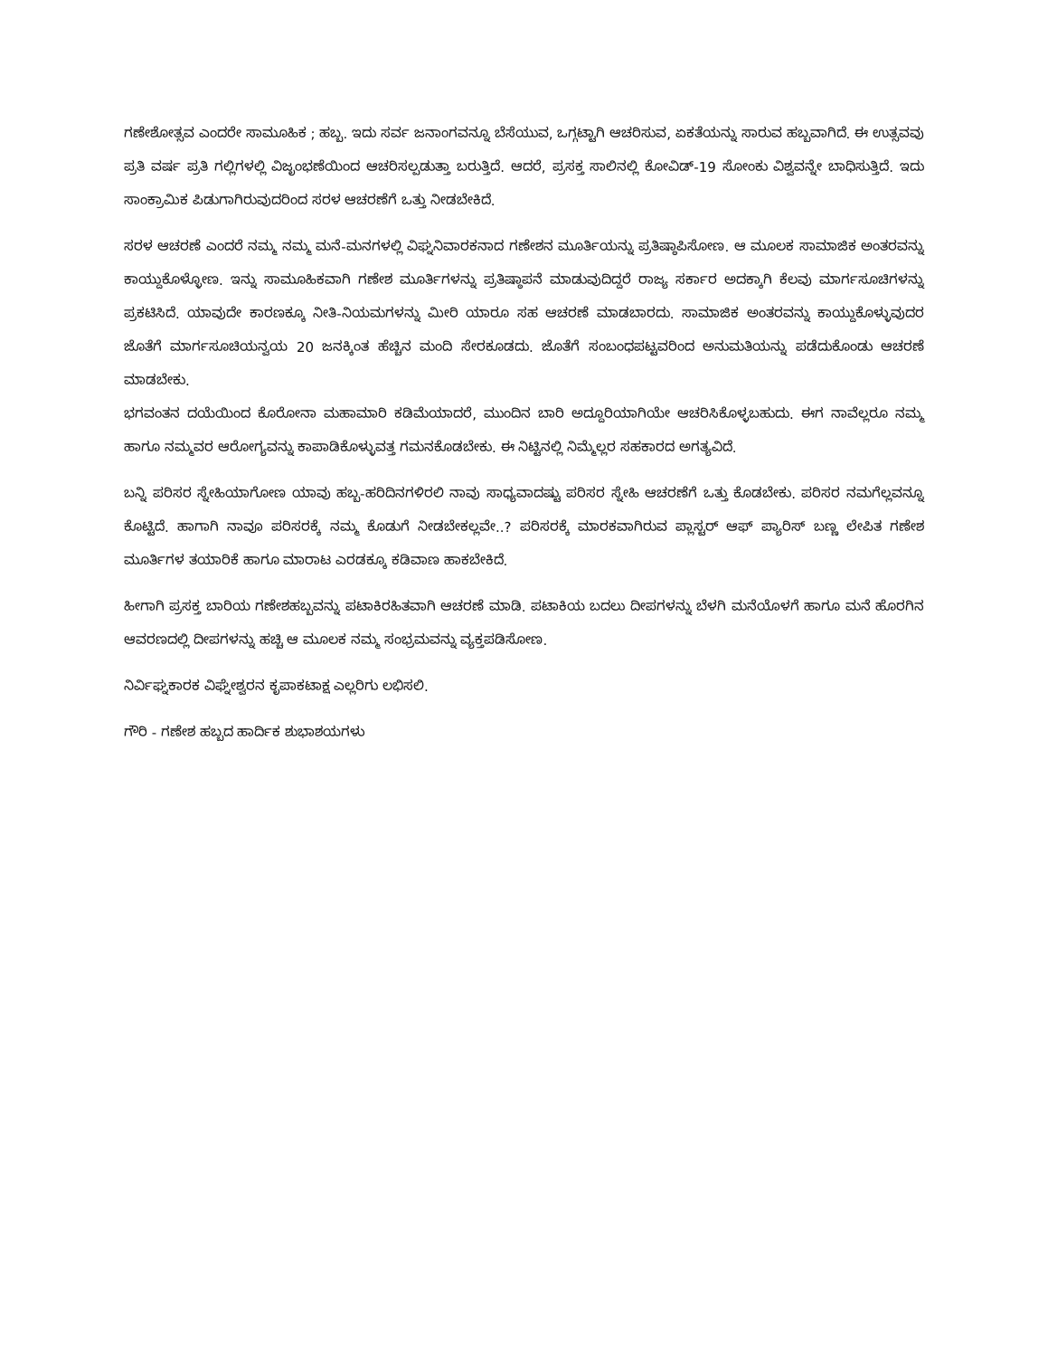ಗಣೇಶೋತ್ಸವ ಎಂದರೇ ಸಾಮೂಹಿಕ ; ಹಬ್ಬ. ಇದು ಸರ್ವ ಜನಾಂಗವನ್ನೂ ಬೆಸೆಯುವ, ಒಗ್ಗಟ್ಟಾಗಿ ಆಚರಿಸುವ, ಏಕತೆಯನ್ನು ಸಾರುವ ಹಬ್ಬವಾಗಿದೆ. ಈ ಉತ್ಸವವು ಪ್ರತಿ ವರ್ಷ ಪ್ರತಿ ಗಲ್ಲಿಗಳಲ್ಲಿ ವಿಜೃಂಭಣೆಯಿಂದ ಆಚರಿಸಲ್ಪಡುತ್ತಾ ಬರುತ್ತಿದೆ. ಆದರೆ, ಪ್ರಸಕ್ತ ಸಾಲಿನಲ್ಲಿ ಕೋವಿಡ್-19 ಸೋಂಕು ವಿಶ್ವವನ್ನೇ ಬಾಧಿಸುತ್ತಿದೆ. ಇದು ಸಾಂಕ್ರಾಮಿಕ ಪಿಡುಗಾಗಿರುವುದರಿಂದ ಸರಳ ಆಚರಣೆಗೆ ಒತ್ತು ನೀಡಬೇಕಿದೆ.
ಸರಳ ಆಚರಣೆ ಎಂದರೆ ನಮ್ಮ ನಮ್ಮ ಮನೆ-ಮನಗಳಲ್ಲಿ ವಿಘ್ನನಿವಾರಕನಾದ ಗಣೇಶನ ಮೂರ್ತಿಯನ್ನು ಪ್ರತಿಷ್ಠಾಪಿಸೋಣ. ಆ ಮೂಲಕ ಸಾಮಾಜಿಕ ಅಂತರವನ್ನು ಕಾಯ್ದುಕೊಳ್ಳೋಣ. ಇನ್ನು ಸಾಮೂಹಿಕವಾಗಿ ಗಣೇಶ ಮೂರ್ತಿಗಳನ್ನು ಪ್ರತಿಷ್ಠಾಪನೆ ಮಾಡುವುದಿದ್ದರೆ ರಾಜ್ಯ ಸರ್ಕಾರ ಅದಕ್ಕಾಗಿ ಕೆಲವು ಮಾರ್ಗಸೂಚಿಗಳನ್ನು ಪ್ರಕಟಿಸಿದೆ. ಯಾವುದೇ ಕಾರಣಕ್ಕೂ ನೀತಿ-ನಿಯಮಗಳನ್ನು ಮೀರಿ ಯಾರೂ ಸಹ ಆಚರಣೆ ಮಾಡಬಾರದು. ಸಾಮಾಜಿಕ ಅಂತರವನ್ನು ಕಾಯ್ದುಕೊಳ್ಳುವುದರ ಜೊತೆಗೆ ಮಾರ್ಗಸೂಚಿಯನ್ವಯ 20 ಜನಕ್ಕಿಂತ ಹೆಚ್ಚಿನ ಮಂದಿ ಸೇರಕೂಡದು. ಜೊತೆಗೆ ಸಂಬಂಧಪಟ್ಟವರಿಂದ ಅನುಮತಿಯನ್ನು ಪಡೆದುಕೊಂಡು ಆಚರಣೆ ಮಾಡಬೇಕು.
ಭಗವಂತನ ದಯೆಯಿಂದ ಕೊರೋನಾ ಮಹಾಮಾರಿ ಕಡಿಮೆಯಾದರೆ, ಮುಂದಿನ ಬಾರಿ ಅದ್ದೂರಿಯಾಗಿಯೇ ಆಚರಿಸಿಕೊಳ್ಳಬಹುದು. ಈಗ ನಾವೆಲ್ಲರೂ ನಮ್ಮ ಹಾಗೂ ನಮ್ಮವರ ಆರೋಗ್ಯವನ್ನು ಕಾಪಾಡಿಕೊಳ್ಳುವತ್ತ ಗಮನಕೊಡಬೇಕು. ಈ ನಿಟ್ಟಿನಲ್ಲಿ ನಿಮ್ಮೆಲ್ಲರ ಸಹಕಾರದ ಅಗತ್ಯವಿದೆ.
ಬನ್ನಿ ಪರಿಸರ ಸ್ನೇಹಿಯಾಗೋಣ ಯಾವು ಹಬ್ಬ-ಹರಿದಿನಗಳಿರಲಿ ನಾವು ಸಾಧ್ಯವಾದಷ್ಟು ಪರಿಸರ ಸ್ನೇಹಿ ಆಚರಣೆಗೆ ಒತ್ತು ಕೊಡಬೇಕು. ಪರಿಸರ ನಮಗೆಲ್ಲವನ್ನೂ ಕೊಟ್ಟಿದೆ. ಹಾಗಾಗಿ ನಾವೂ ಪರಿಸರಕ್ಕೆ ನಮ್ಮ ಕೊಡುಗೆ ನೀಡಬೇಕಲ್ಲವೇ..? ಪರಿಸರಕ್ಕೆ ಮಾರಕವಾಗಿರುವ ಪ್ಲಾಸ್ಟರ್ ಆಫ್ ಪ್ಯಾರಿಸ್ ಬಣ್ಣ ಲೇಪಿತ ಗಣೇಶ ಮೂರ್ತಿಗಳ ತಯಾರಿಕೆ ಹಾಗೂ ಮಾರಾಟ ಎರಡಕ್ಕೂ ಕಡಿವಾಣ ಹಾಕಬೇಕಿದೆ.
ಹೀಗಾಗಿ ಪ್ರಸಕ್ತ ಬಾರಿಯ ಗಣೇಶಹಬ್ಬವನ್ನು ಪಟಾಕಿರಹಿತವಾಗಿ ಆಚರಣೆ ಮಾಡಿ. ಪಟಾಕಿಯ ಬದಲು ದೀಪಗಳನ್ನು ಬೆಳಗಿ ಮನೆಯೊಳಗೆ ಹಾಗೂ ಮನೆ ಹೊರಗಿನ ಆವರಣದಲ್ಲಿ ದೀಪಗಳನ್ನು ಹಚ್ಚಿ ಆ ಮೂಲಕ ನಮ್ಮ ಸಂಭ್ರಮವನ್ನು ವ್ಯಕ್ತಪಡಿಸೋಣ.
ನಿರ್ವಿಘ್ನಕಾರಕ ವಿಘ್ನೇಶ್ವರನ ಕೃಪಾಕಟಾಕ್ಷ ಎಲ್ಲರಿಗು ಲಭಿಸಲಿ.
ಗೌರಿ - ಗಣೇಶ ಹಬ್ಬದ ಹಾರ್ದಿಕ ಶುಭಾಶಯಗಳು